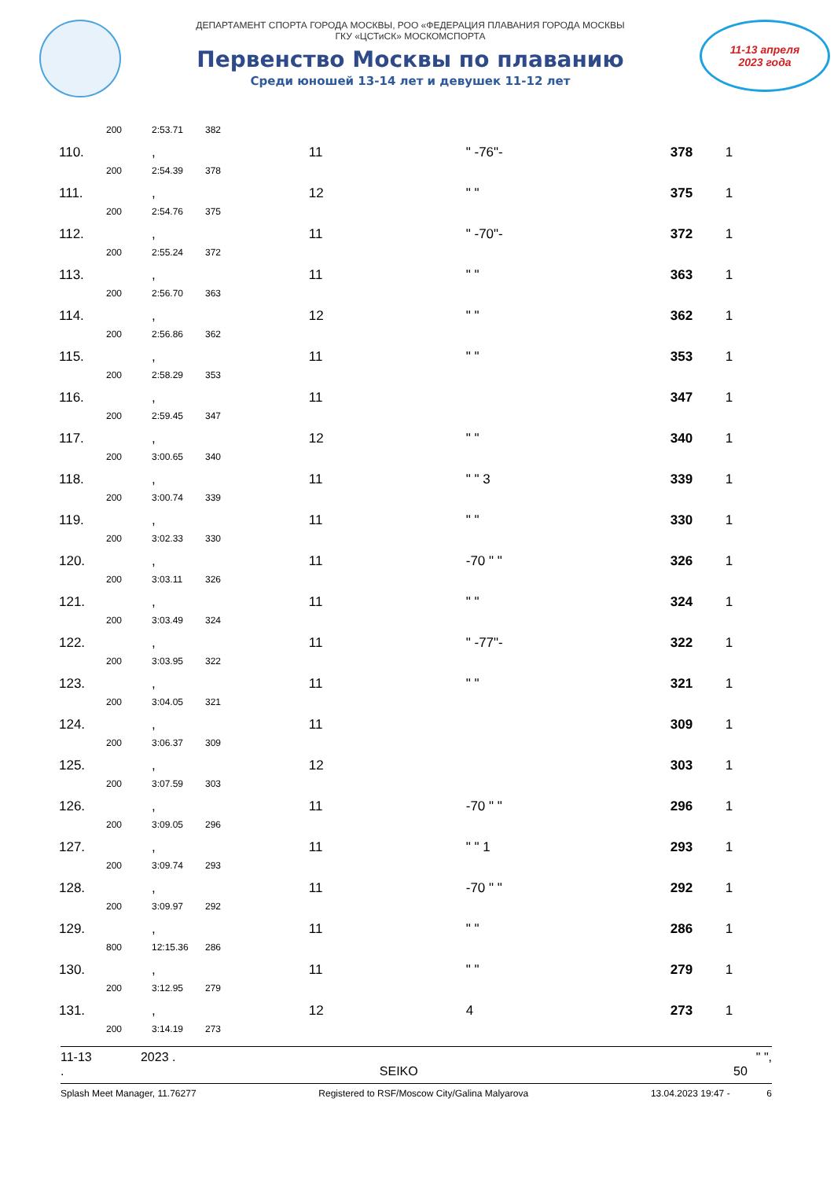ДЕПАРТАМЕНТ СПОРТА ГОРОДА МОСКВЫ, РОО «ФЕДЕРАЦИЯ ПЛАВАНИЯ ГОРОДА МОСКВЫ
ГКУ «ЦСТиСК» МОСКОМСПОРТА
Первенство Москвы по плаванию
Среди юношей 13-14 лет и девушек 11-12 лет
11-13 апреля
2023 года
| | 200 | 2:53.71 | 382 | | | | |
| 110. | | , | | 11 | " -76"- | 378 | 1 |
| | 200 | 2:54.39 | 378 | | | | |
| 111. | | , | | 12 | " " | 375 | 1 |
| | 200 | 2:54.76 | 375 | | | | |
| 112. | | , | | 11 | " -70"- | 372 | 1 |
| | 200 | 2:55.24 | 372 | | | | |
| 113. | | , | | 11 | " " | 363 | 1 |
| | 200 | 2:56.70 | 363 | | | | |
| 114. | | , | | 12 | " " | 362 | 1 |
| | 200 | 2:56.86 | 362 | | | | |
| 115. | | , | | 11 | " " | 353 | 1 |
| | 200 | 2:58.29 | 353 | | | | |
| 116. | | , | | 11 | | 347 | 1 |
| | 200 | 2:59.45 | 347 | | | | |
| 117. | | , | | 12 | " " | 340 | 1 |
| | 200 | 3:00.65 | 340 | | | | |
| 118. | | , | | 11 | " " 3 | 339 | 1 |
| | 200 | 3:00.74 | 339 | | | | |
| 119. | | , | | 11 | " " | 330 | 1 |
| | 200 | 3:02.33 | 330 | | | | |
| 120. | | , | | 11 | -70 " " | 326 | 1 |
| | 200 | 3:03.11 | 326 | | | | |
| 121. | | , | | 11 | " " | 324 | 1 |
| | 200 | 3:03.49 | 324 | | | | |
| 122. | | , | | 11 | " -77"- | 322 | 1 |
| | 200 | 3:03.95 | 322 | | | | |
| 123. | | , | | 11 | " " | 321 | 1 |
| | 200 | 3:04.05 | 321 | | | | |
| 124. | | , | | 11 | | 309 | 1 |
| | 200 | 3:06.37 | 309 | | | | |
| 125. | | , | | 12 | | 303 | 1 |
| | 200 | 3:07.59 | 303 | | | | |
| 126. | | , | | 11 | -70 " " | 296 | 1 |
| | 200 | 3:09.05 | 296 | | | | |
| 127. | | , | | 11 | " " 1 | 293 | 1 |
| | 200 | 3:09.74 | 293 | | | | |
| 128. | | , | | 11 | -70 " " | 292 | 1 |
| | 200 | 3:09.97 | 292 | | | | |
| 129. | | , | | 11 | " " | 286 | 1 |
| | 800 | 12:15.36 | 286 | | | | |
| 130. | | , | | 11 | " " | 279 | 1 |
| | 200 | 3:12.95 | 279 | | | | |
| 131. | | , | | 12 | 4 | 273 | 1 |
| | 200 | 3:14.19 | 273 | | | | |
11-13 2023 . " ",
. SEIKO 50
Splash Meet Manager, 11.76277 Registered to RSF/Moscow City/Galina Malyarova 13.04.2023 19:47 - 6